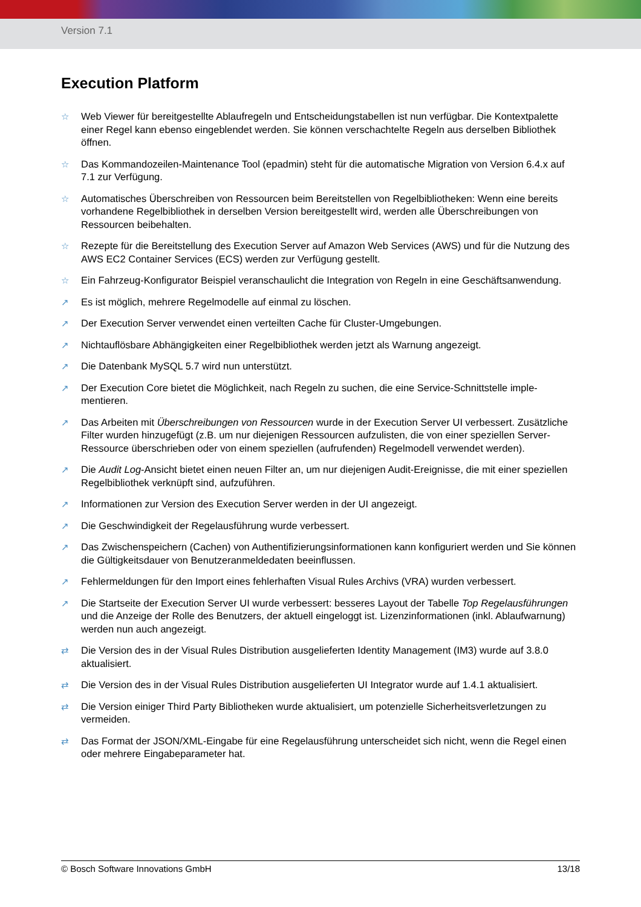Version 7.1
Execution Platform
☆ Web Viewer für bereitgestellte Ablaufregeln und Entscheidungstabellen ist nun verfügbar. Die Kontext­palette einer Regel kann ebenso eingeblendet werden. Sie können verschachtelte Regeln aus dersel­ben Bibliothek öffnen.
☆ Das Kommandozeilen-Maintenance Tool (epadmin) steht für die automatische Migration von Version 6.4.x auf 7.1 zur Verfügung.
☆ Automatisches Überschreiben von Ressourcen beim Bereitstellen von Regelbibliotheken: Wenn eine bereits vorhandene Regelbibliothek in derselben Version bereitgestellt wird, werden alle Überschreibun­gen von Ressourcen beibehalten.
☆ Rezepte für die Bereitstellung des Execution Server auf Amazon Web Services (AWS) und für die Nut­zung des AWS EC2 Container Services (ECS) werden zur Verfügung gestellt.
☆ Ein Fahrzeug-Konfigurator Beispiel veranschaulicht die Integration von Regeln in eine Geschäftsanwen­dung.
↗ Es ist möglich, mehrere Regelmodelle auf einmal zu löschen.
↗ Der Execution Server verwendet einen verteilten Cache für Cluster-Umgebungen.
↗ Nichtauflösbare Abhängigkeiten einer Regelbibliothek werden jetzt als Warnung angezeigt.
↗ Die Datenbank MySQL 5.7 wird nun unterstützt.
↗ Der Execution Core bietet die Möglichkeit, nach Regeln zu suchen, die eine Service-Schnittstelle imple­mentieren.
↗ Das Arbeiten mit Überschreibungen von Ressourcen wurde in der Execution Server UI verbessert. Zusätzliche Filter wurden hinzugefügt (z.B. um nur diejenigen Ressourcen aufzulisten, die von einer speziellen Server-Ressource überschrieben oder von einem speziellen (aufrufenden) Regelmodell ver­wendet werden).
↗ Die Audit Log-Ansicht bietet einen neuen Filter an, um nur diejenigen Audit-Ereignisse, die mit einer speziellen Regelbibliothek verknüpft sind, aufzuführen.
↗ Informationen zur Version des Execution Server werden in der UI angezeigt.
↗ Die Geschwindigkeit der Regelausführung wurde verbessert.
↗ Das Zwischenspeichern (Cachen) von Authentifizierungsinformationen kann konfiguriert werden und Sie können die Gültigkeitsdauer von Benutzeranmeldedaten beeinflussen.
↗ Fehlermeldungen für den Import eines fehlerhaften Visual Rules Archivs (VRA) wurden verbessert.
↗ Die Startseite der Execution Server UI wurde verbessert: besseres Layout der Tabelle Top Regelaus­führungen und die Anzeige der Rolle des Benutzers, der aktuell eingeloggt ist. Lizenzinformationen (inkl. Ablaufwarnung) werden nun auch angezeigt.
⇄ Die Version des in der Visual Rules Distribution ausgelieferten Identity Management (IM3) wurde auf 3.8.0 aktualisiert.
⇄ Die Version des in der Visual Rules Distribution ausgelieferten UI Integrator wurde auf 1.4.1 aktualisiert.
⇄ Die Version einiger Third Party Bibliotheken wurde aktualisiert, um potenzielle Sicherheitsverletzungen zu vermeiden.
⇄ Das Format der JSON/XML-Eingabe für eine Regelausführung unterscheidet sich nicht, wenn die Regel einen oder mehrere Eingabeparameter hat.
© Bosch Software Innovations GmbH 13/18